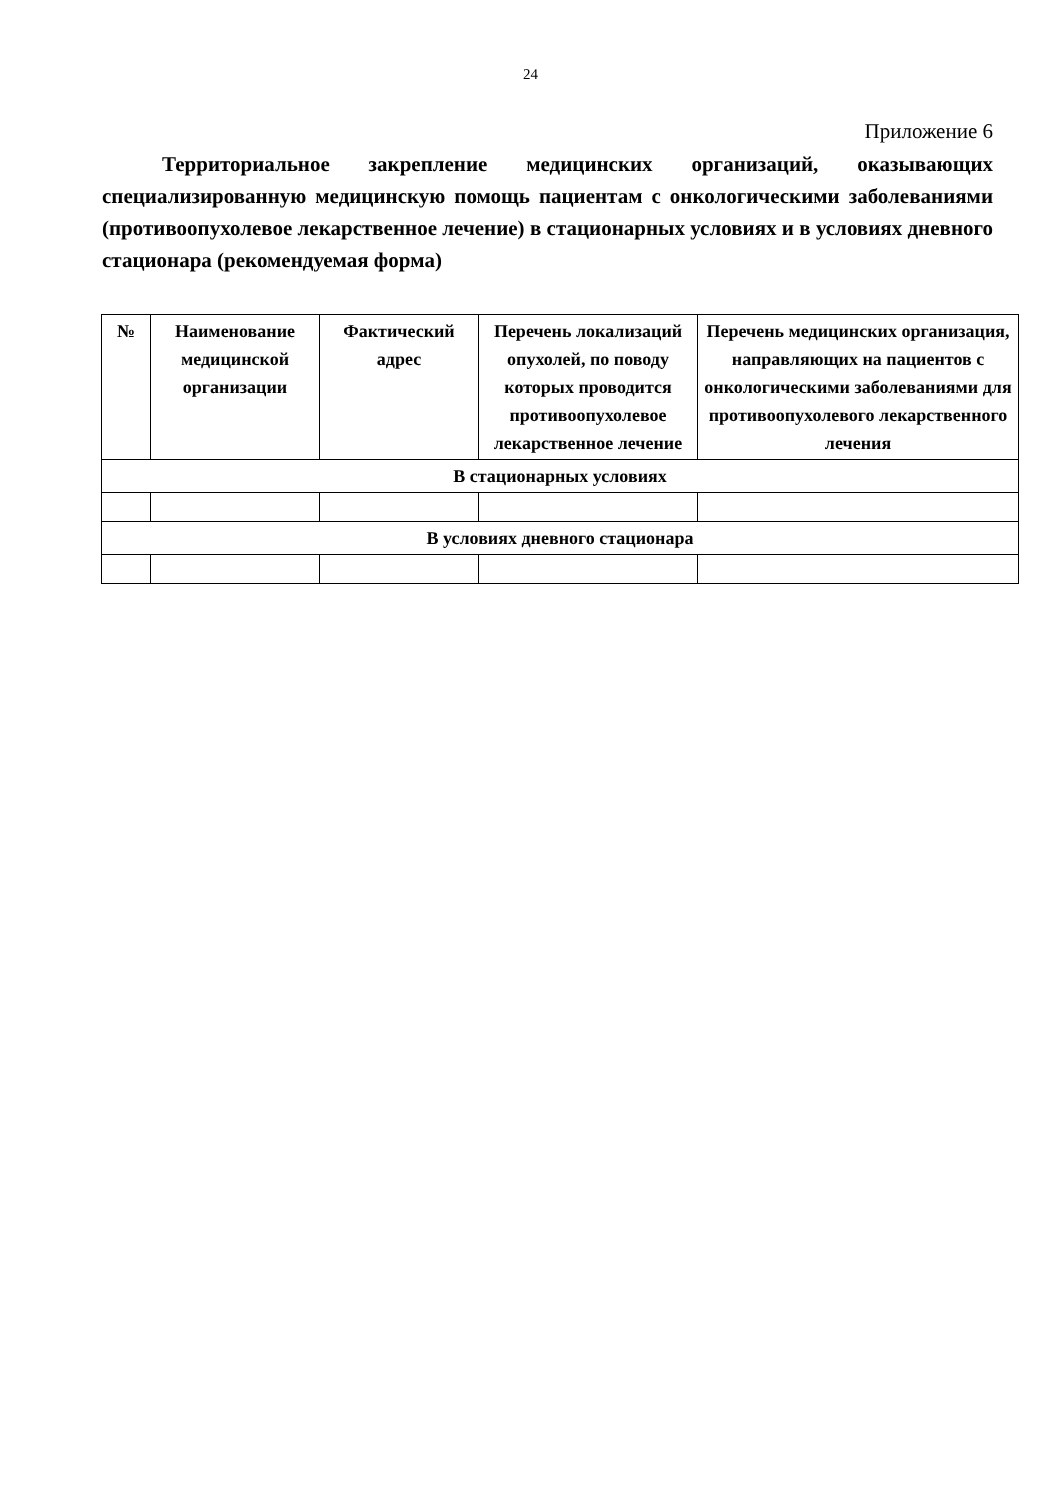24
Приложение 6
Территориальное закрепление медицинских организаций, оказывающих специализированную медицинскую помощь пациентам с онкологическими заболеваниями (противоопухолевое лекарственное лечение) в стационарных условиях и в условиях дневного стационара (рекомендуемая форма)
| № | Наименование медицинской организации | Фактический адрес | Перечень локализаций опухолей, по поводу которых проводится противоопухолевое лекарственное лечение | Перечень медицинских организация, направляющих на пациентов с онкологическими заболеваниями для противоопухолевого лекарственного лечения |
| --- | --- | --- | --- | --- |
| В стационарных условиях | | | | |
| В условиях дневного стационара | | | | |